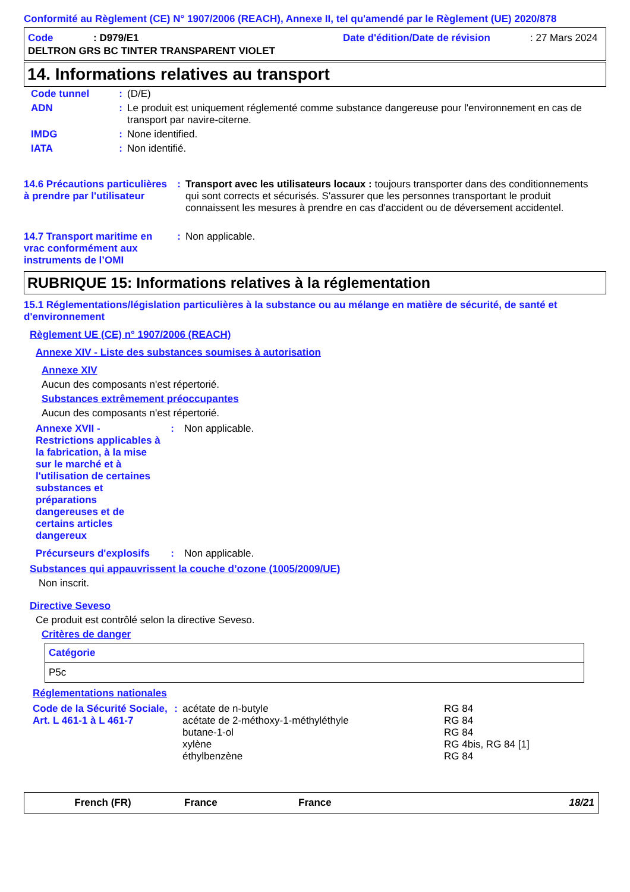Conformité au Règlement (CE) N° 1907/2006 (REACH), Annexe II, tel qu'amendé par le Règlement (UE) 2020/878
| Code | : D979/E1 | Date d'édition/Date de révision | : 27 Mars 2024 |
| DELTRON GRS BC TINTER TRANSPARENT VIOLET | | | |
14. Informations relatives au transport
| Code tunnel | : | (D/E) |
| ADN | : | Le produit est uniquement réglementé comme substance dangereuse pour l'environnement en cas de transport par navire-citerne. |
| IMDG | : | None identified. |
| IATA | : | Non identifié. |
| 14.6 Précautions particulières à prendre par l'utilisateur | : | Transport avec les utilisateurs locaux : toujours transporter dans des conditionnements qui sont corrects et sécurisés. S'assurer que les personnes transportant le produit connaissent les mesures à prendre en cas d'accident ou de déversement accidentel. |
| 14.7 Transport maritime en vrac conformément aux instruments de l’OMI | : | Non applicable. |
RUBRIQUE 15: Informations relatives à la réglementation
15.1 Réglementations/législation particulières à la substance ou au mélange en matière de sécurité, de santé et d'environnement
Règlement UE (CE) n° 1907/2006 (REACH)
Annexe XIV - Liste des substances soumises à autorisation
Annexe XIV
Aucun des composants n'est répertorié.
Substances extrêmement préoccupantes
Aucun des composants n'est répertorié.
| Annexe XVII - Restrictions applicables à la fabrication, à la mise sur le marché et à l'utilisation de certaines substances et préparations dangereuses et de certains articles dangereux | : | Non applicable. |
| Précurseurs d'explosifs | : | Non applicable. |
Substances qui appauvrissent la couche d’ozone (1005/2009/UE)
Non inscrit.
Directive Seveso
Ce produit est contrôlé selon la directive Seveso.
Critères de danger
| Catégorie |
| P5c |
Réglementations nationales
| Code de la Sécurité Sociale, Art. L 461-1 à L 461-7 | : | acétate de n-butyle acétate de 2-méthoxy-1-méthyléthyle butane-1-ol xylène éthylbenzène | RG 84 RG 84 RG 84 RG 4bis, RG 84 [1] RG 84 |
| French (FR) | France | France | 18/21 |